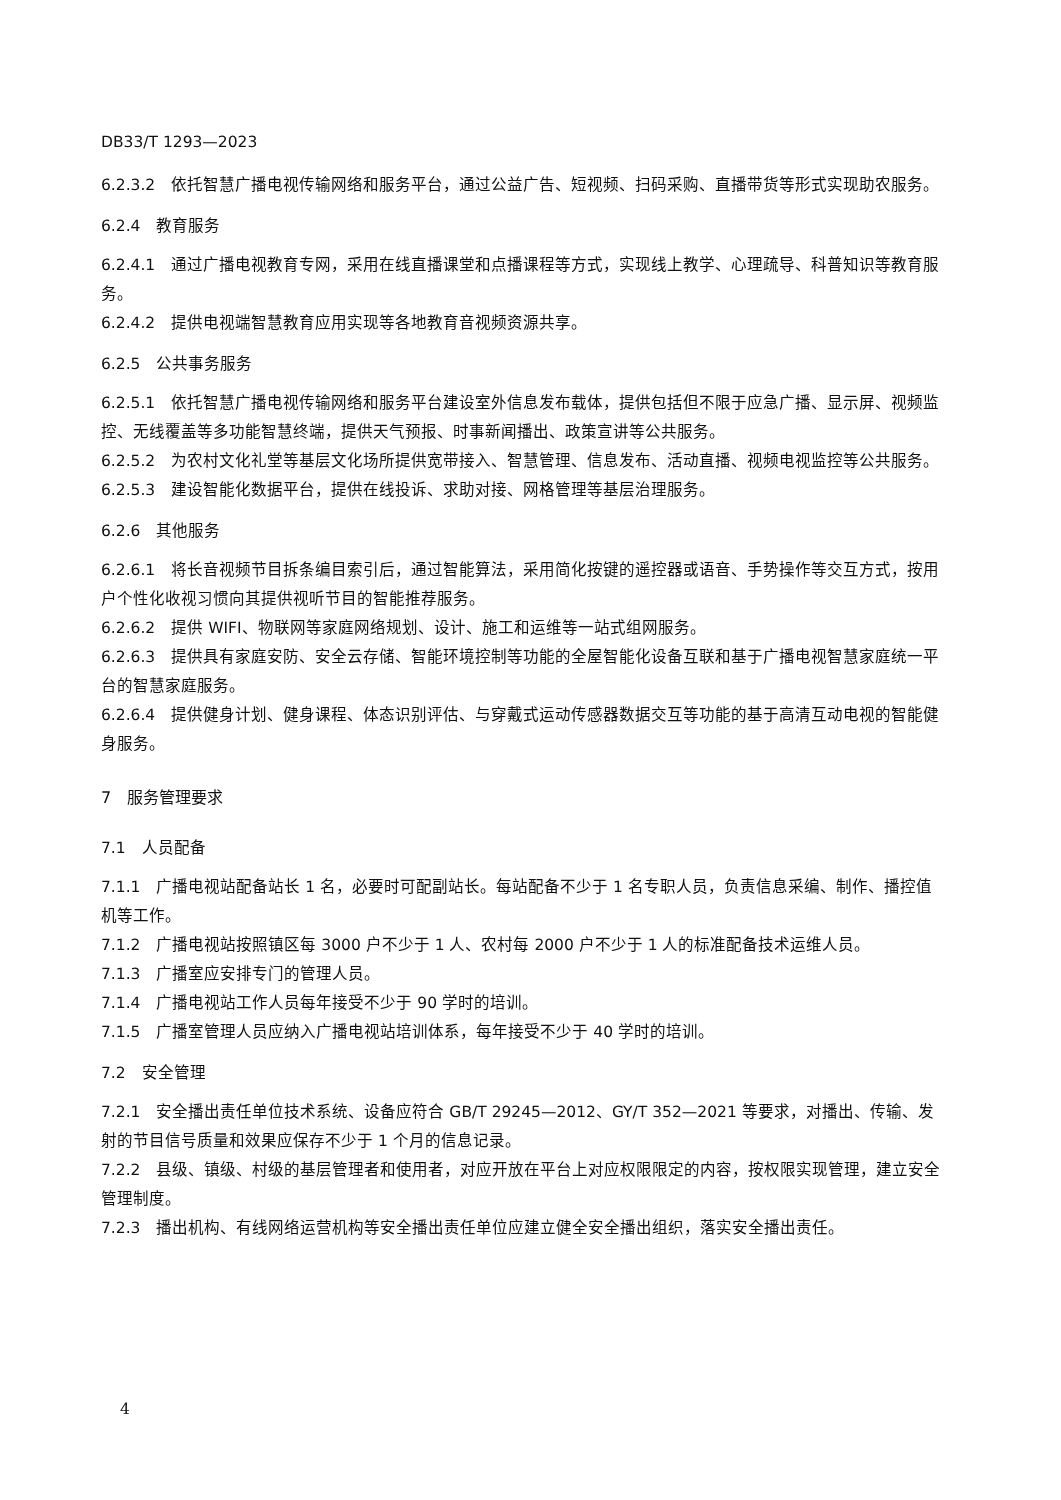DB33/T 1293—2023
6.2.3.2　依托智慧广播电视传输网络和服务平台，通过公益广告、短视频、扫码采购、直播带货等形式实现助农服务。
6.2.4　教育服务
6.2.4.1　通过广播电视教育专网，采用在线直播课堂和点播课程等方式，实现线上教学、心理疏导、科普知识等教育服务。
6.2.4.2　提供电视端智慧教育应用实现等各地教育音视频资源共享。
6.2.5　公共事务服务
6.2.5.1　依托智慧广播电视传输网络和服务平台建设室外信息发布载体，提供包括但不限于应急广播、显示屏、视频监控、无线覆盖等多功能智慧终端，提供天气预报、时事新闻播出、政策宣讲等公共服务。
6.2.5.2　为农村文化礼堂等基层文化场所提供宽带接入、智慧管理、信息发布、活动直播、视频电视监控等公共服务。
6.2.5.3　建设智能化数据平台，提供在线投诉、求助对接、网格管理等基层治理服务。
6.2.6　其他服务
6.2.6.1　将长音视频节目拆条编目索引后，通过智能算法，采用简化按键的遥控器或语音、手势操作等交互方式，按用户个性化收视习惯向其提供视听节目的智能推荐服务。
6.2.6.2　提供 WIFI、物联网等家庭网络规划、设计、施工和运维等一站式组网服务。
6.2.6.3　提供具有家庭安防、安全云存储、智能环境控制等功能的全屋智能化设备互联和基于广播电视智慧家庭统一平台的智慧家庭服务。
6.2.6.4　提供健身计划、健身课程、体态识别评估、与穿戴式运动传感器数据交互等功能的基于高清互动电视的智能健身服务。
7　服务管理要求
7.1　人员配备
7.1.1　广播电视站配备站长 1 名，必要时可配副站长。每站配备不少于 1 名专职人员，负责信息采编、制作、播控值机等工作。
7.1.2　广播电视站按照镇区每 3000 户不少于 1 人、农村每 2000 户不少于 1 人的标准配备技术运维人员。
7.1.3　广播室应安排专门的管理人员。
7.1.4　广播电视站工作人员每年接受不少于 90 学时的培训。
7.1.5　广播室管理人员应纳入广播电视站培训体系，每年接受不少于 40 学时的培训。
7.2　安全管理
7.2.1　安全播出责任单位技术系统、设备应符合 GB/T 29245—2012、GY/T 352—2021 等要求，对播出、传输、发射的节目信号质量和效果应保存不少于 1 个月的信息记录。
7.2.2　县级、镇级、村级的基层管理者和使用者，对应开放在平台上对应权限限定的内容，按权限实现管理，建立安全管理制度。
7.2.3　播出机构、有线网络运营机构等安全播出责任单位应建立健全安全播出组织，落实安全播出责任。
4